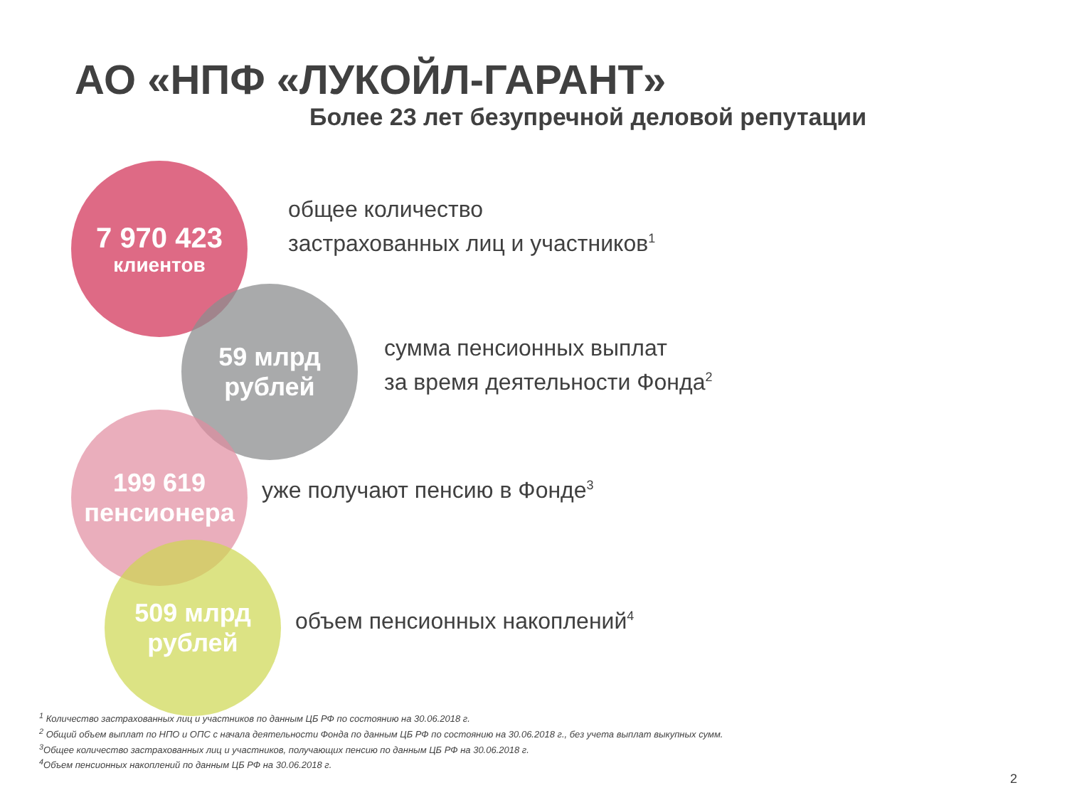АО «НПФ «ЛУКОЙЛ-ГАРАНТ»
Более 23 лет безупречной деловой репутации
7 970 423
клиентов
общее количество
застрахованных лиц и участников<sup>1</sup>
59 млрд
рублей
сумма пенсионных выплат
за время деятельности Фонда<sup>2</sup>
199 619
пенсионера
уже получают пенсию в Фонде<sup>3</sup>
509 млрд
рублей
объем пенсионных накоплений<sup>4</sup>
<sup>1</sup> Количество застрахованных лиц и участников по данным ЦБ РФ по состоянию на 30.06.2018 г.
<sup>2</sup> Общий объем выплат по НПО и ОПС с начала деятельности Фонда по данным ЦБ РФ по состоянию на 30.06.2018 г., без учета выплат выкупных сумм.
<sup>3</sup> Общее количество застрахованных лиц и участников, получающих пенсию по данным ЦБ РФ на 30.06.2018 г.
<sup>4</sup> Объем пенсионных накоплений по данным ЦБ РФ на 30.06.2018 г.
2